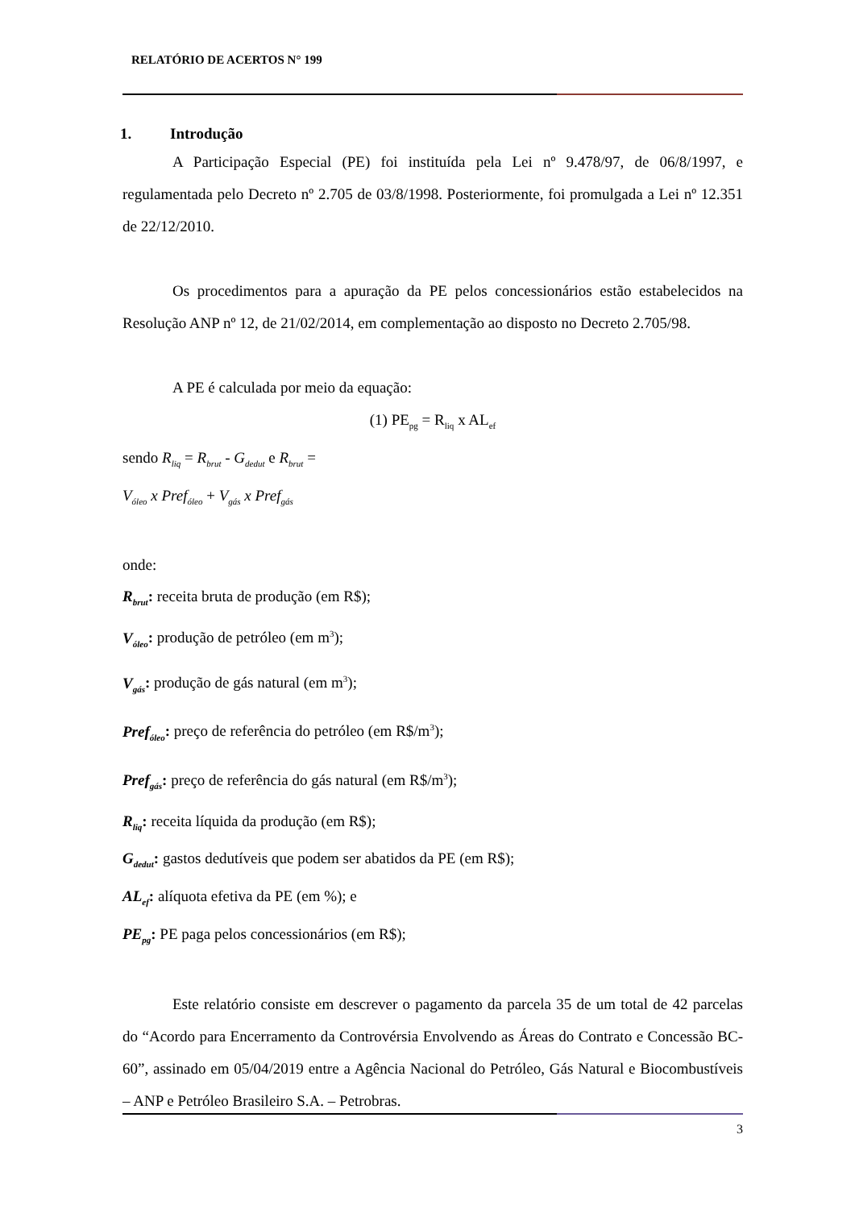RELATÓRIO DE ACERTOS N° 199
1. Introdução
A Participação Especial (PE) foi instituída pela Lei nº 9.478/97, de 06/8/1997, e regulamentada pelo Decreto nº 2.705 de 03/8/1998. Posteriormente, foi promulgada a Lei nº 12.351 de 22/12/2010.
Os procedimentos para a apuração da PE pelos concessionários estão estabelecidos na Resolução ANP nº 12, de 21/02/2014, em complementação ao disposto no Decreto 2.705/98.
A PE é calculada por meio da equação:
(1) PE<sub>pg</sub> = R<sub>liq</sub> x AL<sub>ef</sub>
sendo R<sub>liq</sub> = R<sub>brut</sub> - G<sub>dedut</sub> e R<sub>brut</sub> =
V<sub>óleo</sub> x Pref<sub>óleo</sub> + V<sub>gás</sub> x Pref<sub>gás</sub>
onde:
R<sub>brut</sub>: receita bruta de produção (em R$);
V<sub>óleo</sub>: produção de petróleo (em m<sup>3</sup>);
V<sub>gás</sub>: produção de gás natural (em m<sup>3</sup>);
Pref<sub>óleo</sub>: preço de referência do petróleo (em R$/m<sup>3</sup>);
Pref<sub>gás</sub>: preço de referência do gás natural (em R$/m<sup>3</sup>);
R<sub>liq</sub>: receita líquida da produção (em R$);
G<sub>dedut</sub>: gastos dedutíveis que podem ser abatidos da PE (em R$);
AL<sub>ef</sub>: alíquota efetiva da PE (em %); e
PE<sub>pg</sub>: PE paga pelos concessionários (em R$);
Este relatório consiste em descrever o pagamento da parcela 35 de um total de 42 parcelas do “Acordo para Encerramento da Controvérsia Envolvendo as Áreas do Contrato e Concessão BC-60”, assinado em 05/04/2019 entre a Agência Nacional do Petróleo, Gás Natural e Biocombustíveis – ANP e Petróleo Brasileiro S.A. – Petrobras.
3